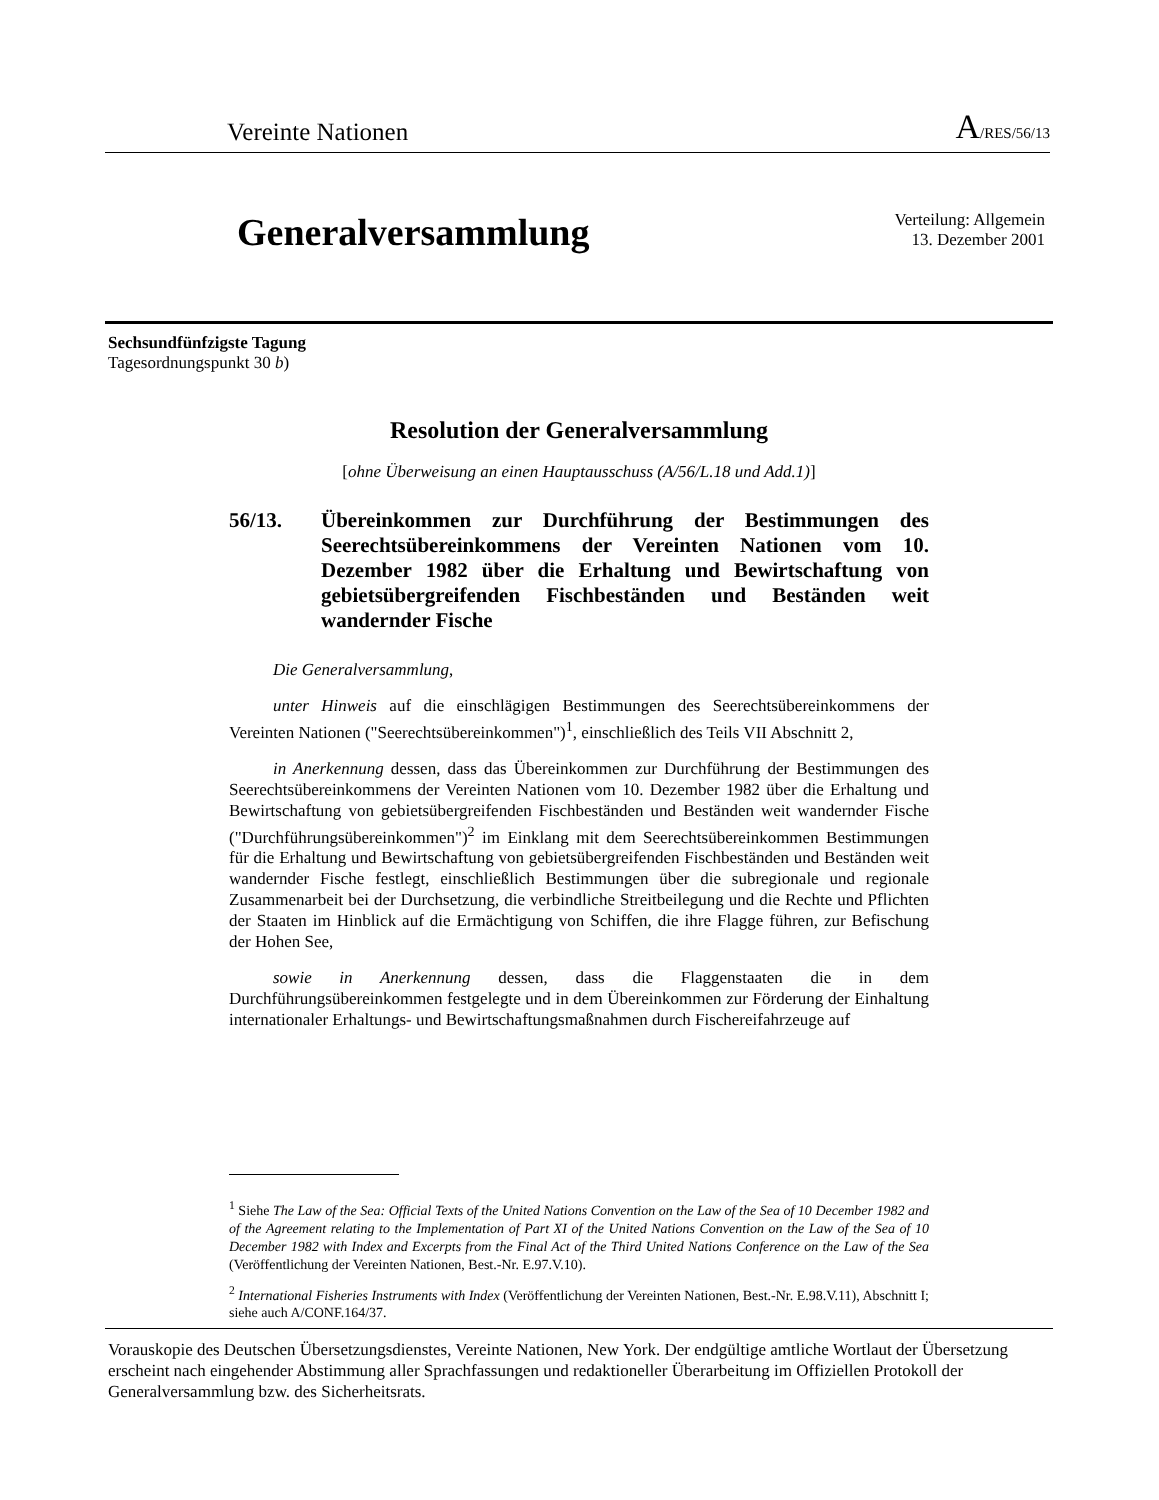Vereinte Nationen A/RES/56/13
Generalversammlung
Verteilung: Allgemein
13. Dezember 2001
Sechsundfünfzigste Tagung
Tagesordnungspunkt 30 b)
Resolution der Generalversammlung
[ohne Überweisung an einen Hauptausschuss (A/56/L.18 und Add.1)]
56/13. Übereinkommen zur Durchführung der Bestimmungen des Seerechtsübereinkommens der Vereinten Nationen vom 10. Dezember 1982 über die Erhaltung und Bewirtschaftung von gebietsübergreifenden Fischbeständen und Beständen weit wandernder Fische
Die Generalversammlung,
unter Hinweis auf die einschlägigen Bestimmungen des Seerechtsübereinkommens der Vereinten Nationen ("Seerechtsübereinkommen")<sup>1</sup>, einschließlich des Teils VII Abschnitt 2,
in Anerkennung dessen, dass das Übereinkommen zur Durchführung der Bestimmungen des Seerechtsübereinkommens der Vereinten Nationen vom 10. Dezember 1982 über die Erhaltung und Bewirtschaftung von gebietsübergreifenden Fischbeständen und Beständen weit wandernder Fische ("Durchführungsübereinkommen")<sup>2</sup> im Einklang mit dem Seerechtsübereinkommen Bestimmungen für die Erhaltung und Bewirtschaftung von gebietsübergreifenden Fischbeständen und Beständen weit wandernder Fische festlegt, einschließlich Bestimmungen über die subregionale und regionale Zusammenarbeit bei der Durchsetzung, die verbindliche Streitbeilegung und die Rechte und Pflichten der Staaten im Hinblick auf die Ermächtigung von Schiffen, die ihre Flagge führen, zur Befischung der Hohen See,
sowie in Anerkennung dessen, dass die Flaggenstaaten die in dem Durchführungsübereinkommen festgelegte und in dem Übereinkommen zur Förderung der Einhaltung internationaler Erhaltungs- und Bewirtschaftungsmaßnahmen durch Fischereifahrzeuge auf
<sup>1</sup> Siehe The Law of the Sea: Official Texts of the United Nations Convention on the Law of the Sea of 10 December 1982 and of the Agreement relating to the Implementation of Part XI of the United Nations Convention on the Law of the Sea of 10 December 1982 with Index and Excerpts from the Final Act of the Third United Nations Conference on the Law of the Sea (Veröffentlichung der Vereinten Nationen, Best.-Nr. E.97.V.10).
<sup>2</sup> International Fisheries Instruments with Index (Veröffentlichung der Vereinten Nationen, Best.-Nr. E.98.V.11), Abschnitt I; siehe auch A/CONF.164/37.
Vorauskopie des Deutschen Übersetzungsdienstes, Vereinte Nationen, New York. Der endgültige amtliche Wortlaut der Übersetzung erscheint nach eingehender Abstimmung aller Sprachfassungen und redaktioneller Überarbeitung im Offiziellen Protokoll der Generalversammlung bzw. des Sicherheitsrats.